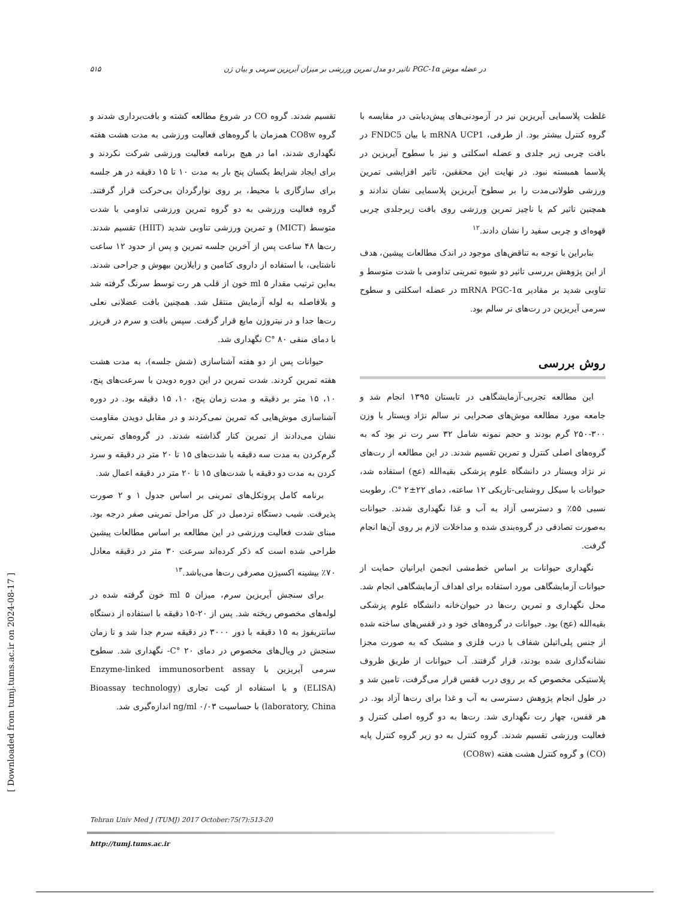۵۱۵ تاثیر دو مدل تمرین ورزشی بر میزان آیریزین سرمی و بیان ژن PGC-1α در عضله موش
غلظت پلاسمایی آیریزین نیز در آزمودنی‌های پیش‌دیابتی در مقایسه با گروه کنترل بیشتر بود. از طرفی، mRNA UCP1 با بیان FNDC5 در بافت چربی زیر جلدی و عضله اسکلتی و نیز با سطوح آیریزین در پلاسما همبسته نبود. در نهایت این محققین، تاثیر افزایشی تمرین ورزشی طولانی‌مدت را بر سطوح آیریزین پلاسمایی نشان ندادند و همچنین تاثیر کم یا ناچیز تمرین ورزشی روی بافت زیرجلدی چربی قهوه‌ای و چربی سفید را نشان دادند.<sup>۱۲</sup>
بنابراین با توجه به تناقض‌های موجود در اندک مطالعات پیشین، هدف از این پژوهش بررسی تاثیر دو شیوه تمرینی تداومی با شدت متوسط و تناوبی شدید بر مقادیر mRNA PGC-1α در عضله اسکلتی و سطوح سرمی آیریزین در رت‌های نر سالم بود.
روش بررسی
این مطالعه تجربی-آزمایشگاهی در تابستان ۱۳۹۵ انجام شد و جامعه مورد مطالعه موش‌های صحرایی نر سالم نژاد ویستار با وزن ۳۰۰-۲۵۰ گرم بودند و حجم نمونه شامل ۳۲ سر رت نر بود که به گروه‌های اصلی کنترل و تمرین تقسیم شدند. در این مطالعه از رت‌های نر نژاد ویستار در دانشگاه علوم پزشکی بقیه‌الله (عج) استفاده شد، حیوانات با سیکل روشنایی-تاریکی ۱۲ ساعته، دمای C° ۲±۲۲، رطوبت نسبی ۵۵٪ و دسترسی آزاد به آب و غذا نگهداری شدند. حیوانات به‌صورت تصادفی در گروه‌بندی شده و مداخلات لازم بر روی آن‌ها انجام گرفت.
نگهداری حیوانات بر اساس خط‌مشی انجمن ایرانیان حمایت از حیوانات آزمایشگاهی مورد استفاده برای اهداف آزمایشگاهی انجام شد. محل نگهداری و تمرین رت‌ها در حیوان‌خانه دانشگاه علوم پزشکی بقیه‌الله (عج) بود. حیوانات در گروه‌های خود و در قفس‌های ساخته شده از جنس پلی‌اتیلن شفاف با درب فلزی و مشبک که به صورت مجزا نشانه‌گذاری شده بودند، قرار گرفتند. آب حیوانات از طریق ظروف پلاستیکی مخصوص که بر روی درب قفس قرار می‌گرفت، تامین شد و در طول انجام پژوهش دسترسی به آب و غذا برای رت‌ها آزاد بود. در هر قفس، چهار رت نگهداری شد. رت‌ها به دو گروه اصلی کنترل و فعالیت ورزشی تقسیم شدند. گروه کنترل به دو زیر گروه کنترل پایه (CO) و گروه کنترل هشت هفته (CO8w)
تقسیم شدند. گروه CO در شروع مطالعه کشته و بافت‌برداری شدند و گروه CO8w همزمان با گروه‌های فعالیت ورزشی به مدت هشت هفته نگهداری شدند، اما در هیچ برنامه فعالیت ورزشی شرکت نکردند و برای ایجاد شرایط یکسان پنج بار به مدت ۱۰ تا ۱۵ دقیقه در هر جلسه برای سازگاری با محیط، بر روی نوارگردان بی‌حرکت قرار گرفتند. گروه فعالیت ورزشی به دو گروه تمرین ورزشی تداومی با شدت متوسط (MICT) و تمرین ورزشی تناوبی شدید (HIIT) تقسیم شدند. رت‌ها ۴۸ ساعت پس از آخرین جلسه تمرین و پس از حدود ۱۲ ساعت ناشتایی، با استفاده از داروی کتامین و زایلازین بیهوش و جراحی شدند. به‌این ترتیب مقدار ۵ ml خون از قلب هر رت توسط سرنگ گرفته شد و بلافاصله به لوله آزمایش منتقل شد. همچنین بافت عضلانی نعلی رت‌ها جدا و در نیتروژن مایع قرار گرفت. سپس بافت و سرم در فریزر با دمای منفی C° ۸۰ نگهداری شد.
حیوانات پس از دو هفته آشناسازی (شش جلسه)، به مدت هشت هفته تمرین کردند. شدت تمرین در این دوره دویدن با سرعت‌های پنج، ۱۰، ۱۵ متر بر دقیقه و مدت زمان پنج، ۱۰، ۱۵ دقیقه بود. در دوره آشناسازی موش‌هایی که تمرین نمی‌کردند و در مقابل دویدن مقاومت نشان می‌دادند از تمرین کنار گذاشته شدند. در گروه‌های تمرینی گرم‌کردن به مدت سه دقیقه با شدت‌های ۱۵ تا ۲۰ متر در دقیقه و سرد کردن به مدت دو دقیقه با شدت‌های ۱۵ تا ۲۰ متر در دقیقه اعمال شد.
برنامه کامل پروتکل‌های تمرینی بر اساس جدول ۱ و ۲ صورت پذیرفت. شیب دستگاه تردمیل در کل مراحل تمرینی صفر درجه بود. مبنای شدت فعالیت ورزشی در این مطالعه بر اساس مطالعات پیشین طراحی شده است که ذکر کرده‌اند سرعت ۳۰ متر در دقیقه معادل ۷۰٪ بیشینه اکسیژن مصرفی رت‌ها می‌باشد.<sup>۱۳</sup>
برای سنجش آیریزین سرم، میزان ۵ ml خون گرفته شده در لوله‌های مخصوص ریخته شد. پس از ۲۰-۱۵ دقیقه با استفاده از دستگاه سانتریفوژ به ۱۵ دقیقه با دور ۳۰۰۰ در دقیقه سرم جدا شد و تا زمان سنجش در ویال‌های مخصوص در دمای C° ۲۰- نگهداری شد. سطوح سرمی آیریزین با Enzyme-linked immunosorbent assay (ELISA) و با استفاده از کیت تجاری (Bioassay technology laboratory, China) با حساسیت ۰/۰۳ ng/ml اندازه‌گیری شد.
Tehran Univ Med J (TUMJ) 2017 October;75(7):513-20
http://tumj.tums.ac.ir
[ Downloaded from tumj.tums.ac.ir on 2024-08-17 ]